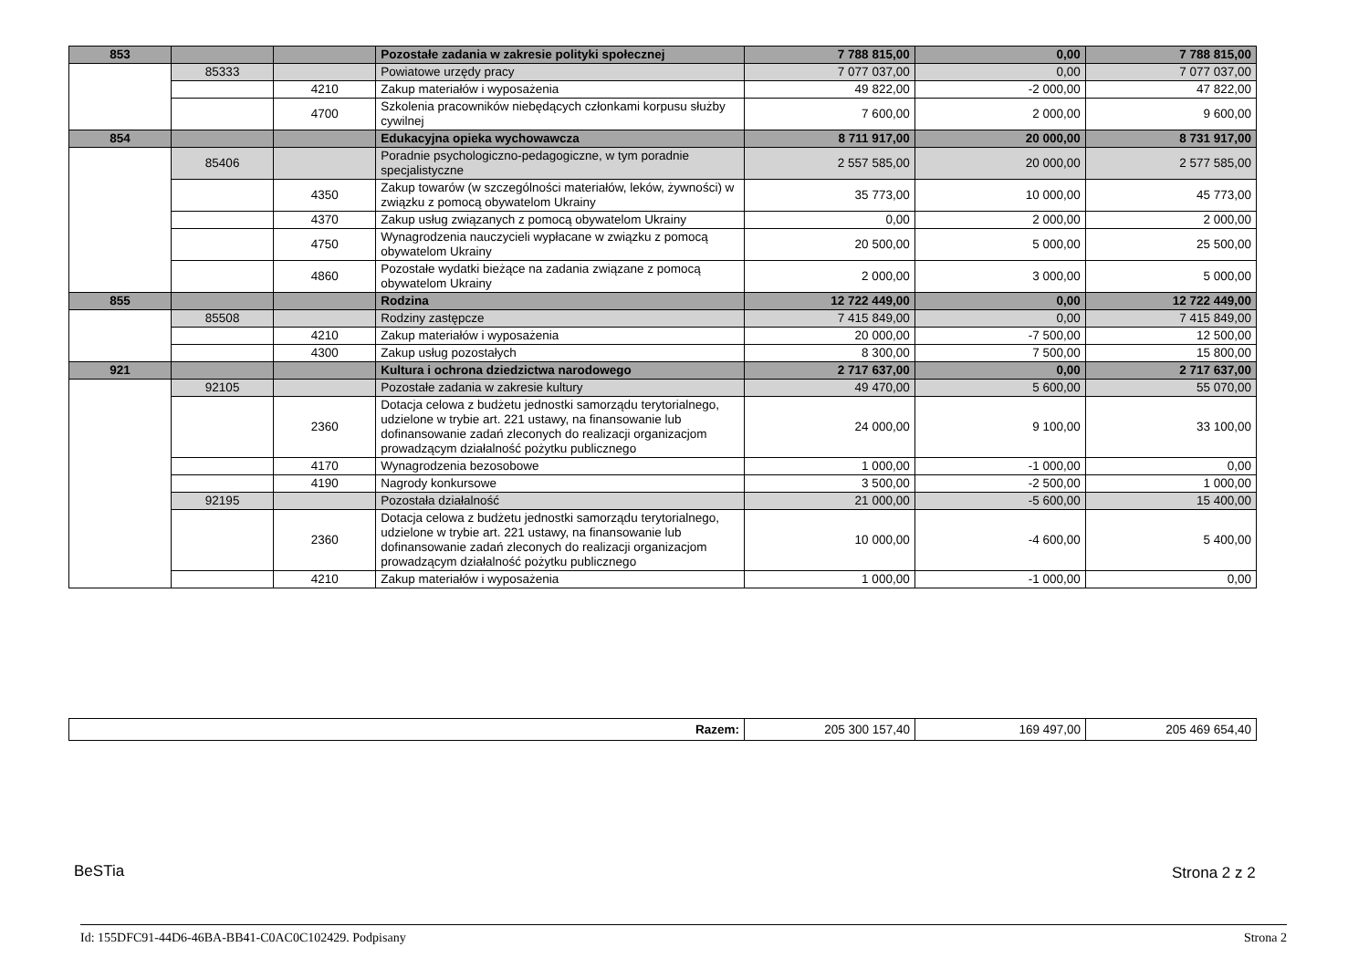| 853 | | | Pozostałe zadania w zakresie polityki społecznej | 7 788 815,00 | 0,00 | 7 788 815,00 |
| | 85333 | | Powiatowe urzędy pracy | 7 077 037,00 | 0,00 | 7 077 037,00 |
| | | 4210 | Zakup materiałów i wyposażenia | 49 822,00 | -2 000,00 | 47 822,00 |
| | | 4700 | Szkolenia pracowników niebędących członkami korpusu służby cywilnej | 7 600,00 | 2 000,00 | 9 600,00 |
| 854 | | | Edukacyjna opieka wychowawcza | 8 711 917,00 | 20 000,00 | 8 731 917,00 |
| | 85406 | | Poradnie psychologiczno-pedagogiczne, w tym poradnie specjalistyczne | 2 557 585,00 | 20 000,00 | 2 577 585,00 |
| | | 4350 | Zakup towarów (w szczególności materiałów, leków, żywności) w związku z pomocą obywatelom Ukrainy | 35 773,00 | 10 000,00 | 45 773,00 |
| | | 4370 | Zakup usług związanych z pomocą obywatelom Ukrainy | 0,00 | 2 000,00 | 2 000,00 |
| | | 4750 | Wynagrodzenia nauczycieli wypłacane w związku z pomocą obywatelom Ukrainy | 20 500,00 | 5 000,00 | 25 500,00 |
| | | 4860 | Pozostałe wydatki bieżące na zadania związane z pomocą obywatelom Ukrainy | 2 000,00 | 3 000,00 | 5 000,00 |
| 855 | | | Rodzina | 12 722 449,00 | 0,00 | 12 722 449,00 |
| | 85508 | | Rodziny zastępcze | 7 415 849,00 | 0,00 | 7 415 849,00 |
| | | 4210 | Zakup materiałów i wyposażenia | 20 000,00 | -7 500,00 | 12 500,00 |
| | | 4300 | Zakup usług pozostałych | 8 300,00 | 7 500,00 | 15 800,00 |
| 921 | | | Kultura i ochrona dziedzictwa narodowego | 2 717 637,00 | 0,00 | 2 717 637,00 |
| | 92105 | | Pozostałe zadania w zakresie kultury | 49 470,00 | 5 600,00 | 55 070,00 |
| | | 2360 | Dotacja celowa z budżetu jednostki samorządu terytorialnego, udzielone w trybie art. 221 ustawy, na finansowanie lub dofinansowanie zadań zleconych do realizacji organizacjom prowadzącym działalność pożytku publicznego | 24 000,00 | 9 100,00 | 33 100,00 |
| | | 4170 | Wynagrodzenia bezosobowe | 1 000,00 | -1 000,00 | 0,00 |
| | | 4190 | Nagrody konkursowe | 3 500,00 | -2 500,00 | 1 000,00 |
| | 92195 | | Pozostała działalność | 21 000,00 | -5 600,00 | 15 400,00 |
| | | 2360 | Dotacja celowa z budżetu jednostki samorządu terytorialnego, udzielone w trybie art. 221 ustawy, na finansowanie lub dofinansowanie zadań zleconych do realizacji organizacjom prowadzącym działalność pożytku publicznego | 10 000,00 | -4 600,00 | 5 400,00 |
| | | 4210 | Zakup materiałów i wyposażenia | 1 000,00 | -1 000,00 | 0,00 |
| Razem: | 205 300 157,40 | 169 497,00 | 205 469 654,40 |
BeSTia Strona 2 z 2
Id: 155DFC91-44D6-46BA-BB41-C0AC0C102429. Podpisany Strona 2